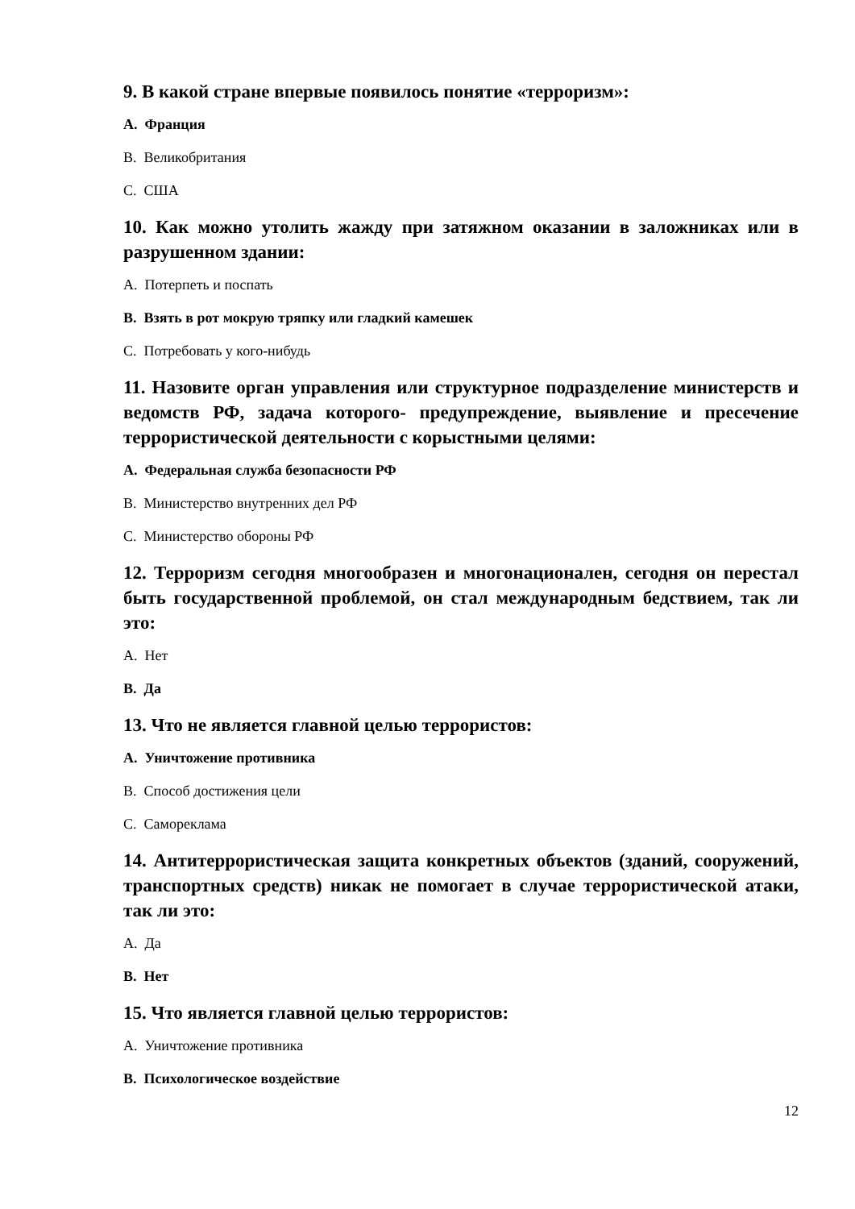9. В какой стране впервые появилось понятие «терроризм»:
A. Франция
B. Великобритания
C. США
10. Как можно утолить жажду при затяжном оказании в заложниках или в разрушенном здании:
A. Потерпеть и поспать
B. Взять в рот мокрую тряпку или гладкий камешек
C. Потребовать у кого-нибудь
11. Назовите орган управления или структурное подразделение министерств и ведомств РФ, задача которого- предупреждение, выявление и пресечение террористической деятельности с корыстными целями:
A. Федеральная служба безопасности РФ
B. Министерство внутренних дел РФ
C. Министерство обороны РФ
12. Терроризм сегодня многообразен и многонационален, сегодня он перестал быть государственной проблемой, он стал международным бедствием, так ли это:
A. Нет
B. Да
13. Что не является главной целью террористов:
A. Уничтожение противника
B. Способ достижения цели
C. Самореклама
14. Антитеррористическая защита конкретных объектов (зданий, сооружений, транспортных средств) никак не помогает в случае террористической атаки, так ли это:
A. Да
B. Нет
15. Что является главной целью террористов:
A. Уничтожение противника
B. Психологическое воздействие
12